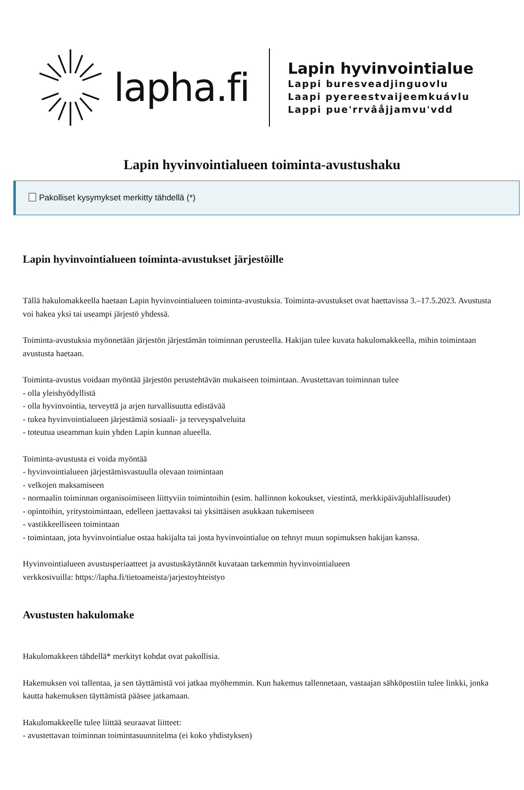lapha.fi
Lapin hyvinvointialue
Lappi buresveadjinguovlu
Laapi pyereestvaijeemkuávlu
Lappi pue'rrvâåjjamvu'vdd
Lapin hyvinvointialueen toiminta-avustushaku
Pakolliset kysymykset merkitty tähdellä (*)
Lapin hyvinvointialueen toiminta-avustukset järjestöille
Tällä hakulomakkeella haetaan Lapin hyvinvointialueen toiminta-avustuksia. Toiminta-avustukset ovat haettavissa 3.–17.5.2023. Avustusta voi hakea yksi tai useampi järjestö yhdessä.
Toiminta-avustuksia myönnetään järjestön järjestämän toiminnan perusteella. Hakijan tulee kuvata hakulomakkeella, mihin toimintaan avustusta haetaan.
Toiminta-avustus voidaan myöntää järjestön perustehtävän mukaiseen toimintaan. Avustettavan toiminnan tulee
- olla yleishyödyllistä
- olla hyvinvointia, terveyttä ja arjen turvallisuutta edistävää
- tukea hyvinvointialueen järjestämiä sosiaali- ja terveyspalveluita
- toteutua useamman kuin yhden Lapin kunnan alueella.
Toiminta-avustusta ei voida myöntää
- hyvinvointialueen järjestämisvastuulla olevaan toimintaan
- velkojen maksamiseen
- normaalin toiminnan organisoimiseen liittyviin toimintoihin (esim. hallinnon kokoukset, viestintä, merkkipäiväjuhlallisuudet)
- opintoihin, yritystoimintaan, edelleen jaettavaksi tai yksittäisen asukkaan tukemiseen
- vastikkeelliseen toimintaan
- toimintaan, jota hyvinvointialue ostaa hakijalta tai josta hyvinvointialue on tehnyt muun sopimuksen hakijan kanssa.
Hyvinvointialueen avustusperiaatteet ja avustuskäytännöt kuvataan tarkemmin hyvinvointialueen
verkkosivuilla: https://lapha.fi/tietoameista/jarjestoyhteistyo
Avustusten hakulomake
Hakulomakkeen tähdellä* merkityt kohdat ovat pakollisia.
Hakemuksen voi tallentaa, ja sen täyttämistä voi jatkaa myöhemmin. Kun hakemus tallennetaan, vastaajan sähköpostiin tulee linkki, jonka kautta hakemuksen täyttämistä pääsee jatkamaan.
Hakulomakkeelle tulee liittää seuraavat liitteet:
- avustettavan toiminnan toimintasuunnitelma (ei koko yhdistyksen)